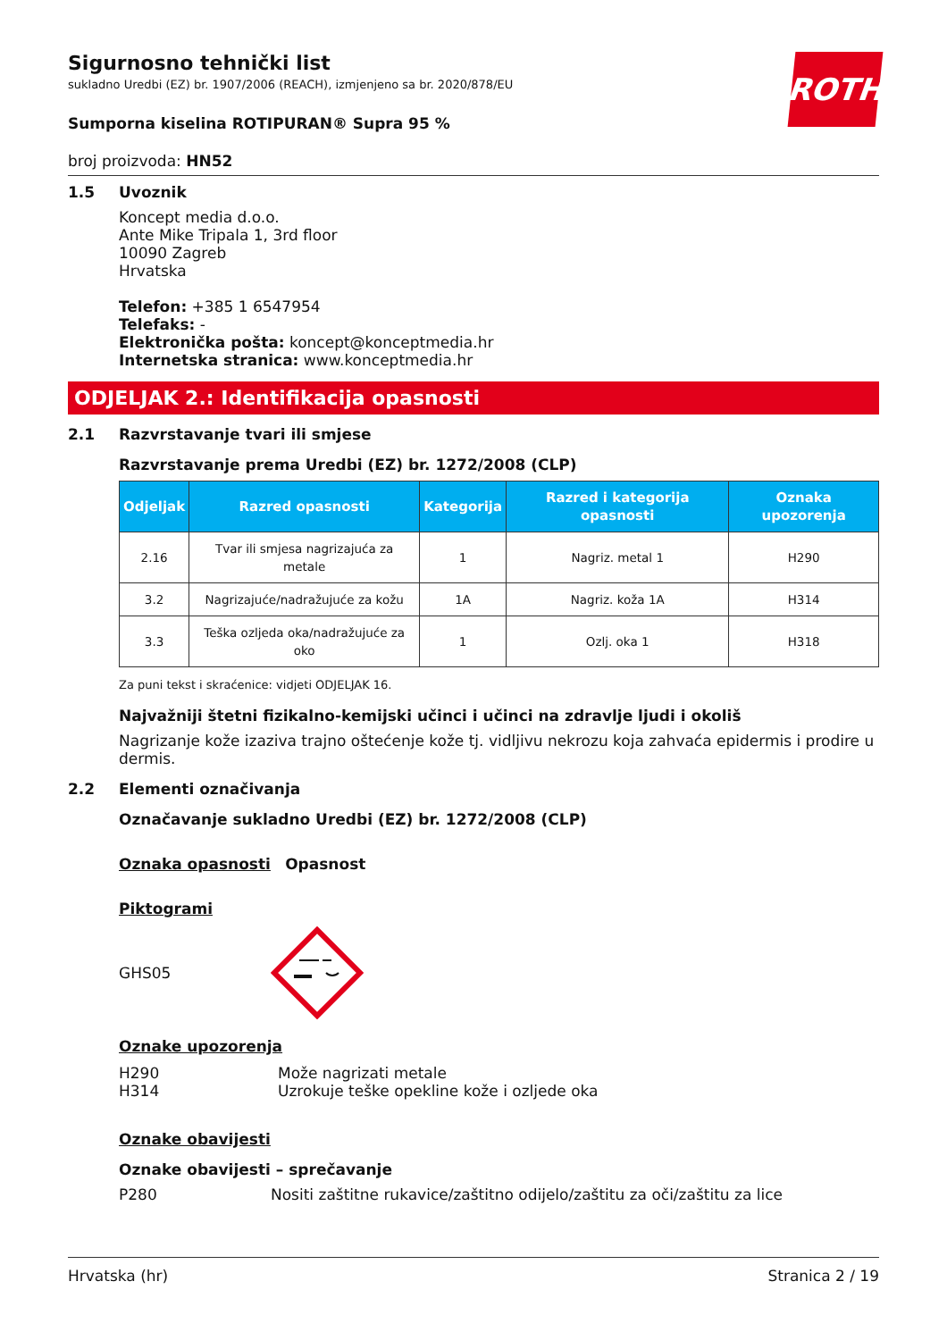ROTH
Sigurnosno tehnički list
sukladno Uredbi (EZ) br. 1907/2006 (REACH), izmjenjeno sa br. 2020/878/EU
Sumporna kiselina ROTIPURAN® Supra 95 %
broj proizvoda: HN52
1.5 Uvoznik
Koncept media d.o.o.
Ante Mike Tripala 1, 3rd floor
10090 Zagreb
Hrvatska
Telefon: +385 1 6547954
Telefaks: -
Elektronička pošta: koncept@konceptmedia.hr
Internetska stranica: www.konceptmedia.hr
ODJELJAK 2.: Identifikacija opasnosti
2.1 Razvrstavanje tvari ili smjese
Razvrstavanje prema Uredbi (EZ) br. 1272/2008 (CLP)
| Odjeljak | Razred opasnosti | Kategorija | Razred i kategorija opasnosti | Oznaka upozorenja |
| --- | --- | --- | --- | --- |
| 2.16 | Tvar ili smjesa nagrizajuća za metale | 1 | Nagriz. metal 1 | H290 |
| 3.2 | Nagrizajuće/nadražujuće za kožu | 1A | Nagriz. koža 1A | H314 |
| 3.3 | Teška ozljeda oka/nadražujuće za oko | 1 | Ozlj. oka 1 | H318 |
Za puni tekst i skraćenice: vidjeti ODJELJAK 16.
Najvažniji štetni fizikalno-kemijski učinci i učinci na zdravlje ljudi i okoliš
Nagrizanje kože izaziva trajno oštećenje kože tj. vidljivu nekrozu koja zahvaća epidermis i prodire u dermis.
2.2 Elementi označivanja
Označavanje sukladno Uredbi (EZ) br. 1272/2008 (CLP)
Oznaka opasnosti Opasnost
Piktogrami
GHS05
Oznake upozorenja
H290 Može nagrizati metale
H314 Uzrokuje teške opekline kože i ozljede oka
Oznake obavijesti
Oznake obavijesti – sprečavanje
P280 Nositi zaštitne rukavice/zaštitno odijelo/zaštitu za oči/zaštitu za lice
Hrvatska (hr) Stranica 2 / 19